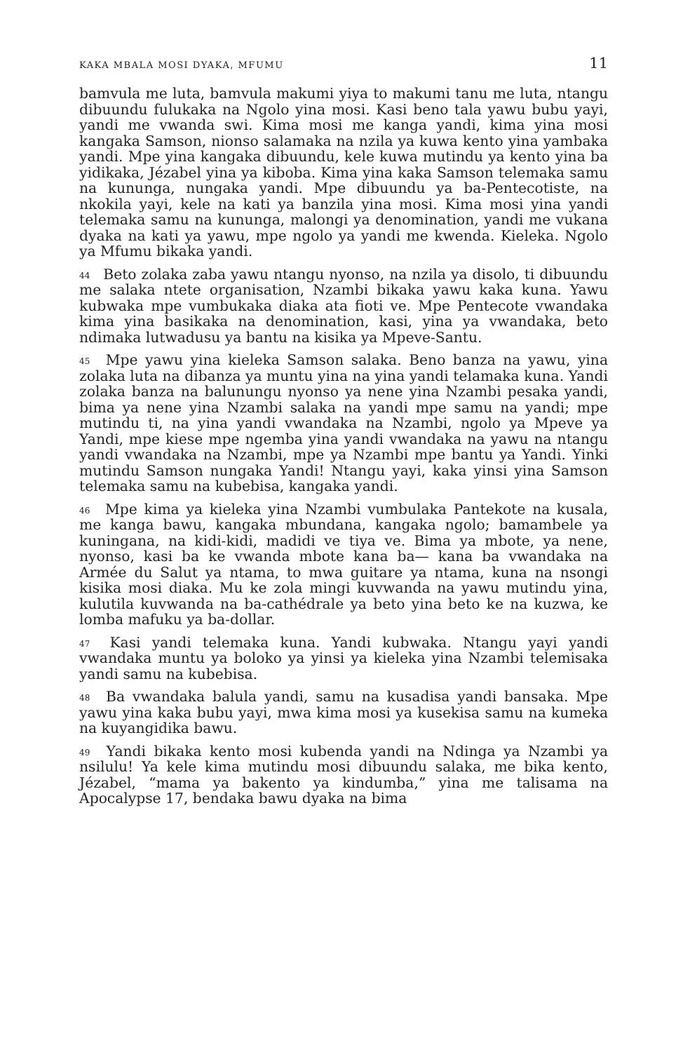KAKA MBALA MOSI DYAKA, MFUMU 11
bamvula me luta, bamvula makumi yiya to makumi tanu me luta, ntangu dibuundu fulukaka na Ngolo yina mosi. Kasi beno tala yawu bubu yayi, yandi me vwanda swi. Kima mosi me kanga yandi, kima yina mosi kangaka Samson, nionso salamaka na nzila ya kuwa kento yina yambaka yandi. Mpe yina kangaka dibuundu, kele kuwa mutindu ya kento yina ba yidikaka, Jézabel yina ya kiboba. Kima yina kaka Samson telemaka samu na kununga, nungaka yandi. Mpe dibuundu ya ba-Pentecotiste, na nkokila yayi, kele na kati ya banzila yina mosi. Kima mosi yina yandi telemaka samu na kununga, malongi ya denomination, yandi me vukana dyaka na kati ya yawu, mpe ngolo ya yandi me kwenda. Kieleka. Ngolo ya Mfumu bikaka yandi.
<sup>44</sup> Beto zolaka zaba yawu ntangu nyonso, na nzila ya disolo, ti dibuundu me salaka ntete organisation, Nzambi bikaka yawu kaka kuna. Yawu kubwaka mpe vumbukaka diaka ata fioti ve. Mpe Pentecote vwandaka kima yina basikaka na denomination, kasi, yina ya vwandaka, beto ndimaka lutwadusu ya bantu na kisika ya Mpeve-Santu.
<sup>45</sup> Mpe yawu yina kieleka Samson salaka. Beno banza na yawu, yina zolaka luta na dibanza ya muntu yina na yina yandi telamaka kuna. Yandi zolaka banza na balunungu nyonso ya nene yina Nzambi pesaka yandi, bima ya nene yina Nzambi salaka na yandi mpe samu na yandi; mpe mutindu ti, na yina yandi vwandaka na Nzambi, ngolo ya Mpeve ya Yandi, mpe kiese mpe ngemba yina yandi vwandaka na yawu na ntangu yandi vwandaka na Nzambi, mpe ya Nzambi mpe bantu ya Yandi. Yinki mutindu Samson nungaka Yandi! Ntangu yayi, kaka yinsi yina Samson telemaka samu na kubebisa, kangaka yandi.
<sup>46</sup> Mpe kima ya kieleka yina Nzambi vumbulaka Pantekote na kusala, me kanga bawu, kangaka mbundana, kangaka ngolo; bamambele ya kuningana, na kidi-kidi, madidi ve tiya ve. Bima ya mbote, ya nene, nyonso, kasi ba ke vwanda mbote kana ba— kana ba vwandaka na Armée du Salut ya ntama, to mwa guitare ya ntama, kuna na nsongi kisika mosi diaka. Mu ke zola mingi kuvwanda na yawu mutindu yina, kulutila kuvwanda na ba-cathédrale ya beto yina beto ke na kuzwa, ke lomba mafuku ya ba-dollar.
<sup>47</sup> Kasi yandi telemaka kuna. Yandi kubwaka. Ntangu yayi yandi vwandaka muntu ya boloko ya yinsi ya kieleka yina Nzambi telemisaka yandi samu na kubebisa.
<sup>48</sup> Ba vwandaka balula yandi, samu na kusadisa yandi bansaka. Mpe yawu yina kaka bubu yayi, mwa kima mosi ya kusekisa samu na kumeka na kuyangidika bawu.
<sup>49</sup> Yandi bikaka kento mosi kubenda yandi na Ndinga ya Nzambi ya nsilulu! Ya kele kima mutindu mosi dibuundu salaka, me bika kento, Jézabel, “mama ya bakento ya kindumba,” yina me talisama na Apocalypse 17, bendaka bawu dyaka na bima